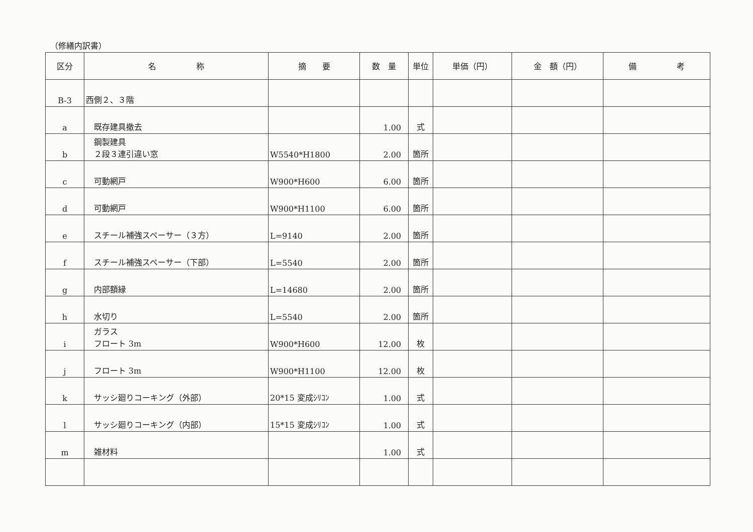（修繕内訳書）
| 区分 | 名 称 | 摘 要 | 数 量 | 単位 | 単価（円） | 金 額（円） | 備 考 |
| --- | --- | --- | --- | --- | --- | --- | --- |
| B-3 | 西側２、３階 | | | | | | |
| a | 既存建具撤去 | | 1.00 | 式 | | | |
| b | 鋼製建具 ２段３連引違い窓 | W5540*H1800 | 2.00 | 箇所 | | | |
| c | 可動網戸 | W900*H600 | 6.00 | 箇所 | | | |
| d | 可動網戸 | W900*H1100 | 6.00 | 箇所 | | | |
| e | スチール補強スペーサー（３方） | L=9140 | 2.00 | 箇所 | | | |
| f | スチール補強スペーサー（下部） | L=5540 | 2.00 | 箇所 | | | |
| g | 内部額縁 | L=14680 | 2.00 | 箇所 | | | |
| h | 水切り | L=5540 | 2.00 | 箇所 | | | |
| i | ガラス フロート 3m | W900*H600 | 12.00 | 枚 | | | |
| j | フロート 3m | W900*H1100 | 12.00 | 枚 | | | |
| k | サッシ廻りコーキング（外部） | 20*15 変成ｼﾘｺﾝ | 1.00 | 式 | | | |
| l | サッシ廻りコーキング（内部） | 15*15 変成ｼﾘｺﾝ | 1.00 | 式 | | | |
| m | 雑材料 | | 1.00 | 式 | | | |